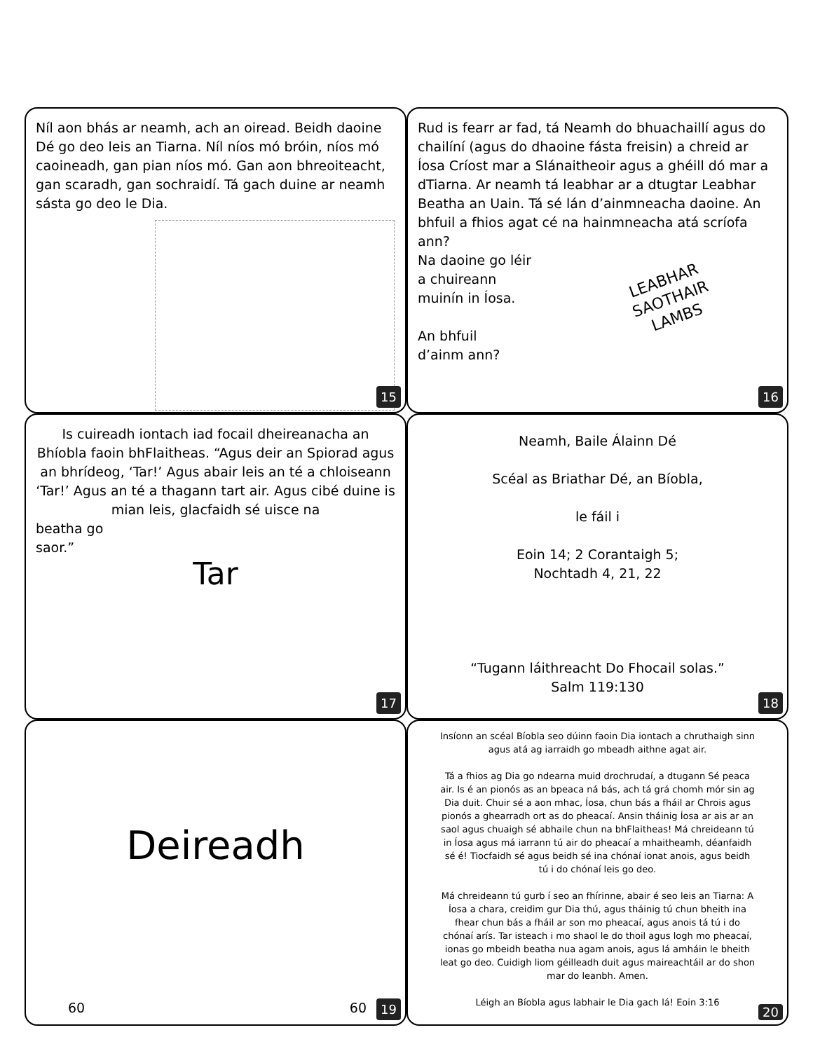Níl aon bhás ar neamh, ach an oiread. Beidh daoine Dé go deo leis an Tiarna. Níl níos mó bróin, níos mó caoineadh, gan pian níos mó. Gan aon bhreoiteacht, gan scaradh, gan sochraidí. Tá gach duine ar neamh sásta go deo le Dia.
15
Rud is fearr ar fad, tá Neamh do bhuachaillí agus do chailíní (agus do dhaoine fásta freisin) a chreid ar Íosa Críost mar a Slánaitheoir agus a ghéill dó mar a dTiarna. Ar neamh tá leabhar ar a dtugtar Leabhar Beatha an Uain. Tá sé lán d’ainmneacha daoine. An bhfuil a fhios agat cé na hainmneacha atá scríofa ann?
Na daoine go léir
a chuireann
muinín in Íosa.
An bhfuil
d’ainm ann?
LEABHAR
SAOTHAIR
LAMBS
16
Is cuireadh iontach iad focail dheireanacha an Bhíobla faoin bhFlaitheas. “Agus deir an Spiorad agus an bhrídeog, ‘Tar!’ Agus abair leis an té a chloiseann ‘Tar!’ Agus an té a thagann tart air. Agus cibé duine is mian leis, glacfaidh sé uisce na
beatha go
saor.”
Tar
17
Neamh, Baile Álainn Dé
Scéal as Briathar Dé, an Bíobla,
le fáil i
Eoin 14; 2 Corantaigh 5;
Nochtadh 4, 21, 22
“Tugann láithreacht Do Fhocail solas.”
Salm 119:130
18
Deireadh
60 60 19
Insíonn an scéal Bíobla seo dúinn faoin Dia iontach a chruthaigh sinn agus atá ag iarraidh go mbeadh aithne agat air.
Tá a fhios ag Dia go ndearna muid drochrudaí, a dtugann Sé peaca air. Is é an pionós as an bpeaca ná bás, ach tá grá chomh mór sin ag Dia duit. Chuir sé a aon mhac, Íosa, chun bás a fháil ar Chrois agus pionós a ghearradh ort as do pheacaí. Ansin tháinig Íosa ar ais ar an saol agus chuaigh sé abhaile chun na bhFlaitheas! Má chreideann tú in Íosa agus má iarrann tú air do pheacaí a mhaitheamh, déanfaidh sé é! Tiocfaidh sé agus beidh sé ina chónaí ionat anois, agus beidh tú i do chónaí leis go deo.
Má chreideann tú gurb í seo an fhírinne, abair é seo leis an Tiarna: A Íosa a chara, creidim gur Dia thú, agus tháinig tú chun bheith ina fhear chun bás a fháil ar son mo pheacaí, agus anois tá tú i do chónaí arís. Tar isteach i mo shaol le do thoil agus logh mo pheacaí, ionas go mbeidh beatha nua agam anois, agus lá amháin le bheith leat go deo. Cuidigh liom géilleadh duit agus maireachtáil ar do shon mar do leanbh. Amen.
Léigh an Bíobla agus labhair le Dia gach lá! Eoin 3:16
20